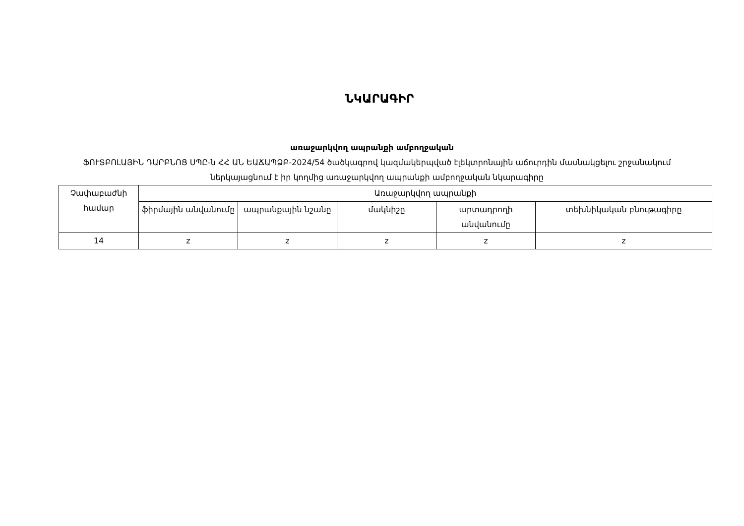ՆԿԱՐԱԳԻՐ
առաջարկվող ապրանքի ամբողջական
ՖՈՒՏԲՈԼԱՅԻՆ ԴԱՐԲՆՈՑ ՍՊԸ-ն ՀՀ ԱՆ ԵԱՃԱՊՁԲ-2024/54 ծածկագրով կազմակերպված էլեկտրոնային աճուրդին մասնակցելու շրջանակում ներկայացնում է իր կողմից առաջարկվող ապրանքի ամբողջական նկարագիրը
| Չափաբաժնի համար | Առաջարկվող ապրանքի | | | | |
| --- | --- | --- | --- | --- | --- |
| | ֆիրմային անվանումը | ապրանքային նշանը | մակնիշը | արտադրողի անվանումը | տեխնիկական բնութագիրը |
| 14 | z | z | z | z | z |